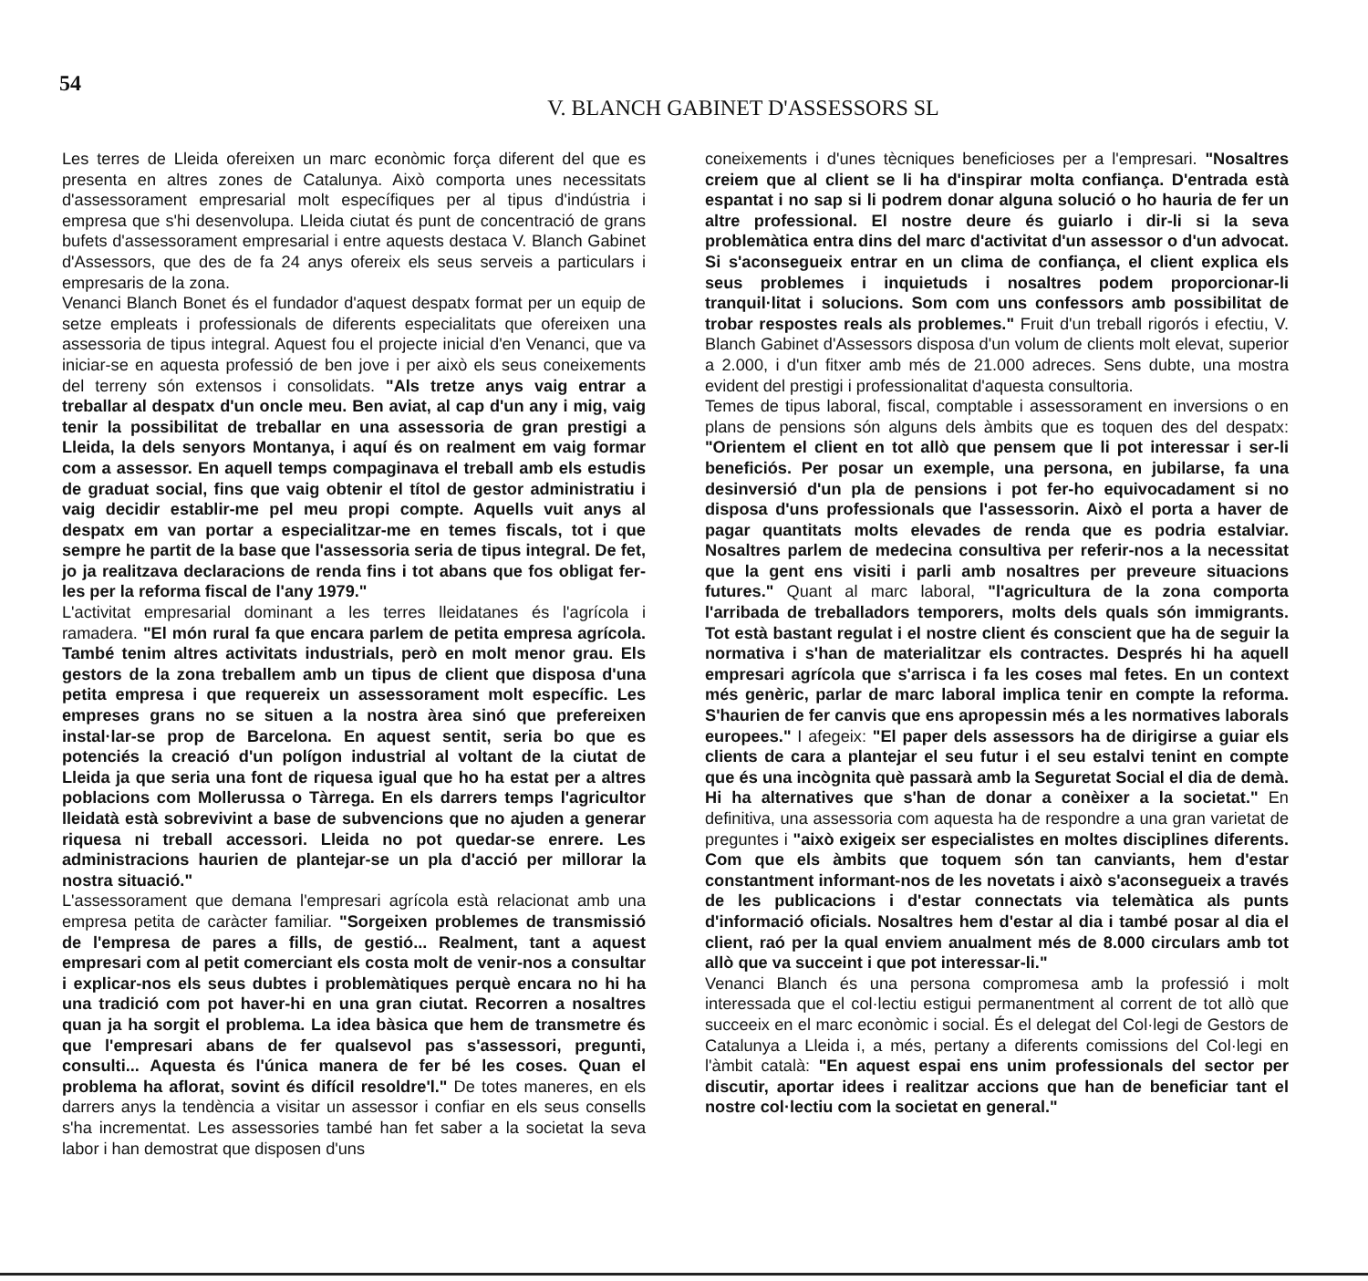54
V. BLANCH GABINET D'ASSESSORS SL
Les terres de Lleida ofereixen un marc econòmic força diferent del que es presenta en altres zones de Catalunya. Això comporta unes necessitats d'assessorament empresarial molt específiques per al tipus d'indústria i empresa que s'hi desenvolupa. Lleida ciutat és punt de concentració de grans bufets d'assessorament empresarial i entre aquests destaca V. Blanch Gabinet d'Assessors, que des de fa 24 anys ofereix els seus serveis a particulars i empresaris de la zona.
Venanci Blanch Bonet és el fundador d'aquest despatx format per un equip de setze empleats i professionals de diferents especialitats que ofereixen una assessoria de tipus integral. Aquest fou el projecte inicial d'en Venanci, que va iniciar-se en aquesta professió de ben jove i per això els seus coneixements del terreny són extensos i consolidats. "Als tretze anys vaig entrar a treballar al despatx d'un oncle meu. Ben aviat, al cap d'un any i mig, vaig tenir la possibilitat de treballar en una assessoria de gran prestigi a Lleida, la dels senyors Montanya, i aquí és on realment em vaig formar com a assessor. En aquell temps compaginava el treball amb els estudis de graduat social, fins que vaig obtenir el títol de gestor administratiu i vaig decidir establir-me pel meu propi compte. Aquells vuit anys al despatx em van portar a especialitzar-me en temes fiscals, tot i que sempre he partit de la base que l'assessoria seria de tipus integral. De fet, jo ja realitzava declaracions de renda fins i tot abans que fos obligat fer-les per la reforma fiscal de l'any 1979."
L'activitat empresarial dominant a les terres lleidatanes és l'agrícola i ramadera. "El món rural fa que encara parlem de petita empresa agrícola. També tenim altres activitats industrials, però en molt menor grau. Els gestors de la zona treballem amb un tipus de client que disposa d'una petita empresa i que requereix un assessorament molt específic. Les empreses grans no se situen a la nostra àrea sinó que prefereixen instal·lar-se prop de Barcelona. En aquest sentit, seria bo que es potenciés la creació d'un polígon industrial al voltant de la ciutat de Lleida ja que seria una font de riquesa igual que ho ha estat per a altres poblacions com Mollerussa o Tàrrega. En els darrers temps l'agricultor lleidatà està sobrevivint a base de subvencions que no ajuden a generar riquesa ni treball accessori. Lleida no pot quedar-se enrere. Les administracions haurien de plantejar-se un pla d'acció per millorar la nostra situació."
L'assessorament que demana l'empresari agrícola està relacionat amb una empresa petita de caràcter familiar. "Sorgeixen problemes de transmissió de l'empresa de pares a fills, de gestió... Realment, tant a aquest empresari com al petit comerciant els costa molt de venir-nos a consultar i explicar-nos els seus dubtes i problemàtiques perquè encara no hi ha una tradició com pot haver-hi en una gran ciutat. Recorren a nosaltres quan ja ha sorgit el problema. La idea bàsica que hem de transmetre és que l'empresari abans de fer qualsevol pas s'assessori, pregunti, consulti... Aquesta és l'única manera de fer bé les coses. Quan el problema ha aflorat, sovint és difícil resoldre'l." De totes maneres, en els darrers anys la tendència a visitar un assessor i confiar en els seus consells s'ha incrementat. Les assessories també han fet saber a la societat la seva labor i han demostrat que disposen d'uns
coneixements i d'unes tècniques beneficioses per a l'empresari. "Nosaltres creiem que al client se li ha d'inspirar molta confiança. D'entrada està espantat i no sap si li podrem donar alguna solució o ho hauria de fer un altre professional. El nostre deure és guiarlo i dir-li si la seva problemàtica entra dins del marc d'activitat d'un assessor o d'un advocat. Si s'aconsegueix entrar en un clima de confiança, el client explica els seus problemes i inquietuds i nosaltres podem proporcionar-li tranquil·litat i solucions. Som com uns confessors amb possibilitat de trobar respostes reals als problemes." Fruit d'un treball rigorós i efectiu, V. Blanch Gabinet d'Assessors disposa d'un volum de clients molt elevat, superior a 2.000, i d'un fitxer amb més de 21.000 adreces. Sens dubte, una mostra evident del prestigi i professionalitat d'aquesta consultoria.
Temes de tipus laboral, fiscal, comptable i assessorament en inversions o en plans de pensions són alguns dels àmbits que es toquen des del despatx: "Orientem el client en tot allò que pensem que li pot interessar i ser-li beneficiós. Per posar un exemple, una persona, en jubilarse, fa una desinversió d'un pla de pensions i pot fer-ho equivocadament si no disposa d'uns professionals que l'assessorin. Això el porta a haver de pagar quantitats molts elevades de renda que es podria estalviar. Nosaltres parlem de medecina consultiva per referir-nos a la necessitat que la gent ens visiti i parli amb nosaltres per preveure situacions futures." Quant al marc laboral, "l'agricultura de la zona comporta l'arribada de treballadors temporers, molts dels quals són immigrants. Tot està bastant regulat i el nostre client és conscient que ha de seguir la normativa i s'han de materialitzar els contractes. Després hi ha aquell empresari agrícola que s'arrisca i fa les coses mal fetes. En un context més genèric, parlar de marc laboral implica tenir en compte la reforma. S'haurien de fer canvis que ens apropessin més a les normatives laborals europees." I afegeix: "El paper dels assessors ha de dirigirse a guiar els clients de cara a plantejar el seu futur i el seu estalvi tenint en compte que és una incògnita què passarà amb la Seguretat Social el dia de demà. Hi ha alternatives que s'han de donar a conèixer a la societat." En definitiva, una assessoria com aquesta ha de respondre a una gran varietat de preguntes i "això exigeix ser especialistes en moltes disciplines diferents. Com que els àmbits que toquem són tan canviants, hem d'estar constantment informant-nos de les novetats i això s'aconsegueix a través de les publicacions i d'estar connectats via telemàtica als punts d'informació oficials. Nosaltres hem d'estar al dia i també posar al dia el client, raó per la qual enviem anualment més de 8.000 circulars amb tot allò que va succeint i que pot interessar-li."
Venanci Blanch és una persona compromesa amb la professió i molt interessada que el col·lectiu estigui permanentment al corrent de tot allò que succeeix en el marc econòmic i social. És el delegat del Col·legi de Gestors de Catalunya a Lleida i, a més, pertany a diferents comissions del Col·legi en l'àmbit català: "En aquest espai ens unim professionals del sector per discutir, aportar idees i realitzar accions que han de beneficiar tant el nostre col·lectiu com la societat en general."